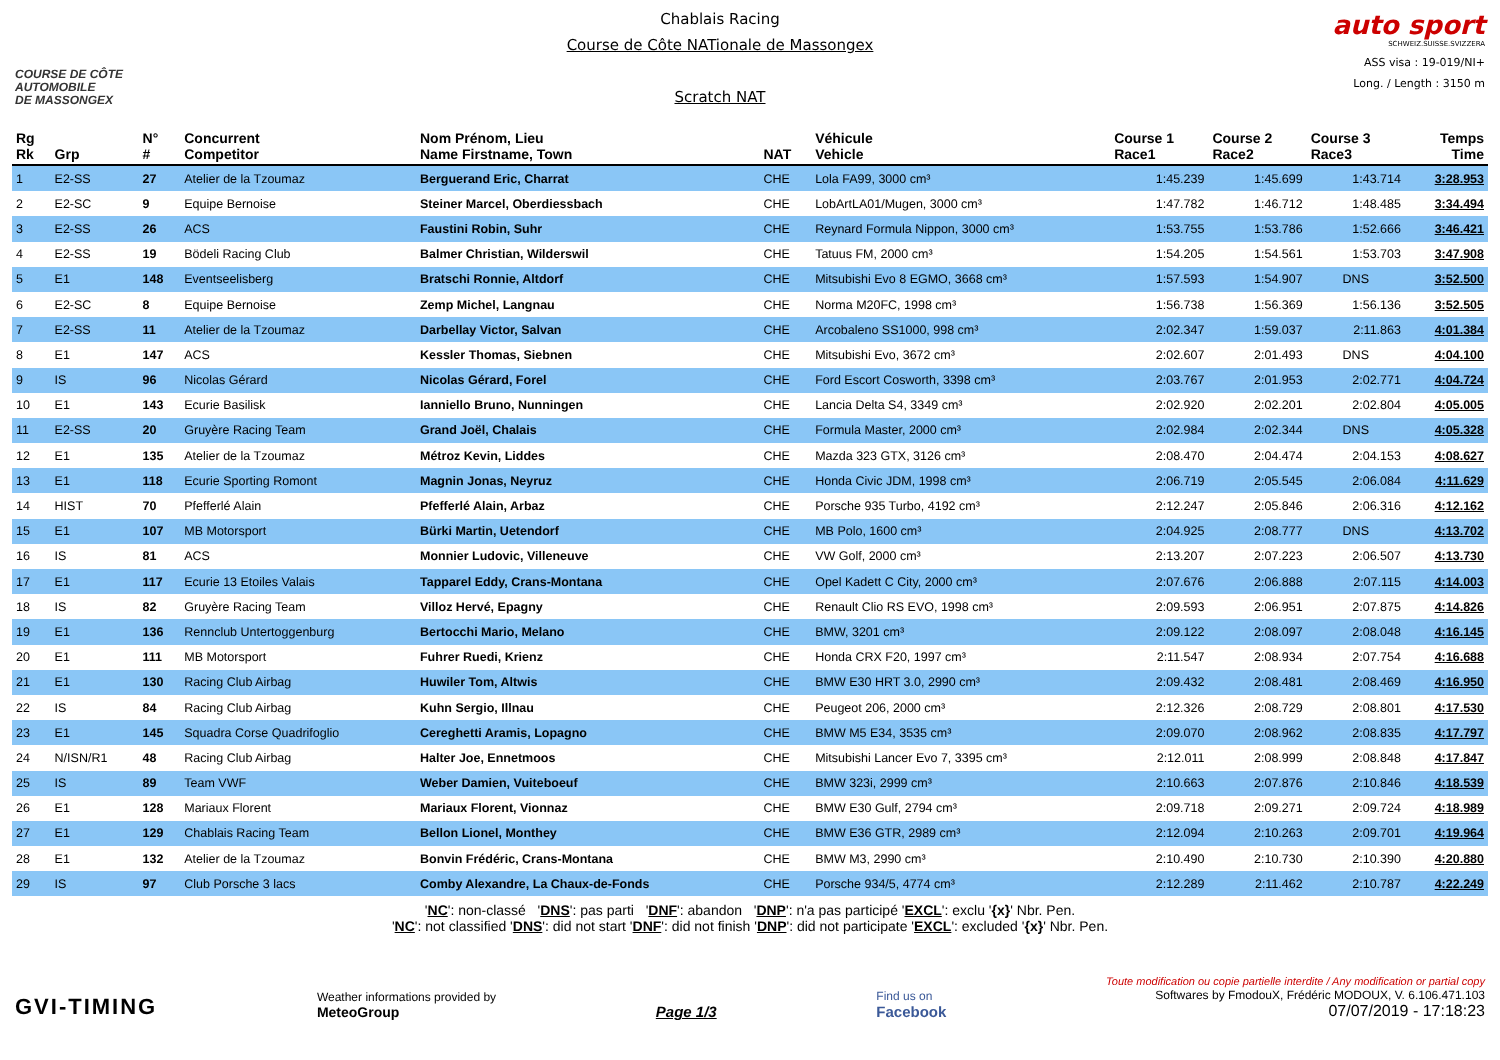COURSE DE CÔTE
AUTOMOBILE
DE MASSONGEX
Chablais Racing
Course de Côte NATionale de Massongex
Scratch NAT
auto sport
SCHWEIZ.SUISSE.SVIZZERA
ASS visa : 19-019/NI+
Long. / Length : 3150 m
| Rg Rk | Grp | N° # | Concurrent Competitor | Nom Prénom, Lieu Name Firstname, Town | NAT | Véhicule Vehicle | Course 1 Race1 | Course 2 Race2 | Course 3 Race3 | Temps Time |
| --- | --- | --- | --- | --- | --- | --- | --- | --- | --- | --- |
| 1 | E2-SS | 27 | Atelier de la Tzoumaz | Berguerand Eric, Charrat | CHE | Lola FA99, 3000 cm³ | 1:45.239 | 1:45.699 | 1:43.714 | 3:28.953 |
| 2 | E2-SC | 9 | Equipe Bernoise | Steiner Marcel, Oberdiessbach | CHE | LobArtLA01/Mugen, 3000 cm³ | 1:47.782 | 1:46.712 | 1:48.485 | 3:34.494 |
| 3 | E2-SS | 26 | ACS | Faustini Robin, Suhr | CHE | Reynard Formula Nippon, 3000 cm³ | 1:53.755 | 1:53.786 | 1:52.666 | 3:46.421 |
| 4 | E2-SS | 19 | Bödeli Racing Club | Balmer Christian, Wilderswil | CHE | Tatuus FM, 2000 cm³ | 1:54.205 | 1:54.561 | 1:53.703 | 3:47.908 |
| 5 | E1 | 148 | Eventseelisberg | Bratschi Ronnie, Altdorf | CHE | Mitsubishi Evo 8 EGMO, 3668 cm³ | 1:57.593 | 1:54.907 | DNS | 3:52.500 |
| 6 | E2-SC | 8 | Equipe Bernoise | Zemp Michel, Langnau | CHE | Norma M20FC, 1998 cm³ | 1:56.738 | 1:56.369 | 1:56.136 | 3:52.505 |
| 7 | E2-SS | 11 | Atelier de la Tzoumaz | Darbellay Victor, Salvan | CHE | Arcobaleno SS1000, 998 cm³ | 2:02.347 | 1:59.037 | 2:11.863 | 4:01.384 |
| 8 | E1 | 147 | ACS | Kessler Thomas, Siebnen | CHE | Mitsubishi Evo, 3672 cm³ | 2:02.607 | 2:01.493 | DNS | 4:04.100 |
| 9 | IS | 96 | Nicolas Gérard | Nicolas Gérard, Forel | CHE | Ford Escort Cosworth, 3398 cm³ | 2:03.767 | 2:01.953 | 2:02.771 | 4:04.724 |
| 10 | E1 | 143 | Ecurie Basilisk | Ianniello Bruno, Nunningen | CHE | Lancia Delta S4, 3349 cm³ | 2:02.920 | 2:02.201 | 2:02.804 | 4:05.005 |
| 11 | E2-SS | 20 | Gruyère Racing Team | Grand Joël, Chalais | CHE | Formula Master, 2000 cm³ | 2:02.984 | 2:02.344 | DNS | 4:05.328 |
| 12 | E1 | 135 | Atelier de la Tzoumaz | Métroz Kevin, Liddes | CHE | Mazda 323 GTX, 3126 cm³ | 2:08.470 | 2:04.474 | 2:04.153 | 4:08.627 |
| 13 | E1 | 118 | Ecurie Sporting Romont | Magnin Jonas, Neyruz | CHE | Honda Civic JDM, 1998 cm³ | 2:06.719 | 2:05.545 | 2:06.084 | 4:11.629 |
| 14 | HIST | 70 | Pfefferlé Alain | Pfefferlé Alain, Arbaz | CHE | Porsche 935 Turbo, 4192 cm³ | 2:12.247 | 2:05.846 | 2:06.316 | 4:12.162 |
| 15 | E1 | 107 | MB Motorsport | Bürki Martin, Uetendorf | CHE | MB Polo, 1600 cm³ | 2:04.925 | 2:08.777 | DNS | 4:13.702 |
| 16 | IS | 81 | ACS | Monnier Ludovic, Villeneuve | CHE | VW Golf, 2000 cm³ | 2:13.207 | 2:07.223 | 2:06.507 | 4:13.730 |
| 17 | E1 | 117 | Ecurie 13 Etoiles Valais | Tapparel Eddy, Crans-Montana | CHE | Opel Kadett C City, 2000 cm³ | 2:07.676 | 2:06.888 | 2:07.115 | 4:14.003 |
| 18 | IS | 82 | Gruyère Racing Team | Villoz Hervé, Epagny | CHE | Renault Clio RS EVO, 1998 cm³ | 2:09.593 | 2:06.951 | 2:07.875 | 4:14.826 |
| 19 | E1 | 136 | Rennclub Untertoggenburg | Bertocchi Mario, Melano | CHE | BMW, 3201 cm³ | 2:09.122 | 2:08.097 | 2:08.048 | 4:16.145 |
| 20 | E1 | 111 | MB Motorsport | Fuhrer Ruedi, Krienz | CHE | Honda CRX F20, 1997 cm³ | 2:11.547 | 2:08.934 | 2:07.754 | 4:16.688 |
| 21 | E1 | 130 | Racing Club Airbag | Huwiler Tom, Altwis | CHE | BMW E30 HRT 3.0, 2990 cm³ | 2:09.432 | 2:08.481 | 2:08.469 | 4:16.950 |
| 22 | IS | 84 | Racing Club Airbag | Kuhn Sergio, Illnau | CHE | Peugeot 206, 2000 cm³ | 2:12.326 | 2:08.729 | 2:08.801 | 4:17.530 |
| 23 | E1 | 145 | Squadra Corse Quadrifoglio | Cereghetti Aramis, Lopagno | CHE | BMW M5 E34, 3535 cm³ | 2:09.070 | 2:08.962 | 2:08.835 | 4:17.797 |
| 24 | N/ISN/R1 | 48 | Racing Club Airbag | Halter Joe, Ennetmoos | CHE | Mitsubishi Lancer Evo 7, 3395 cm³ | 2:12.011 | 2:08.999 | 2:08.848 | 4:17.847 |
| 25 | IS | 89 | Team VWF | Weber Damien, Vuiteboeuf | CHE | BMW 323i, 2999 cm³ | 2:10.663 | 2:07.876 | 2:10.846 | 4:18.539 |
| 26 | E1 | 128 | Mariaux Florent | Mariaux Florent, Vionnaz | CHE | BMW E30 Gulf, 2794 cm³ | 2:09.718 | 2:09.271 | 2:09.724 | 4:18.989 |
| 27 | E1 | 129 | Chablais Racing Team | Bellon Lionel, Monthey | CHE | BMW E36 GTR, 2989 cm³ | 2:12.094 | 2:10.263 | 2:09.701 | 4:19.964 |
| 28 | E1 | 132 | Atelier de la Tzoumaz | Bonvin Frédéric, Crans-Montana | CHE | BMW M3, 2990 cm³ | 2:10.490 | 2:10.730 | 2:10.390 | 4:20.880 |
| 29 | IS | 97 | Club Porsche 3 lacs | Comby Alexandre, La Chaux-de-Fonds | CHE | Porsche 934/5, 4774 cm³ | 2:12.289 | 2:11.462 | 2:10.787 | 4:22.249 |
'NC': non-classé 'DNS': pas parti 'DNF': abandon 'DNP': n'a pas participé 'EXCL': exclu '{x}' Nbr. Pen.
'NC': not classified 'DNS': did not start 'DNF': did not finish 'DNP': did not participate 'EXCL': excluded '{x}' Nbr. Pen.
GVI-TIMING
Weather informations provided by
MeteoGroup
Page 1/3
Find us on
Facebook
Toute modification ou copie partielle interdite / Any modification or partial copy
Softwares by FmodouX, Frédéric MODOUX, V. 6.106.471.103
07/07/2019 - 17:18:23